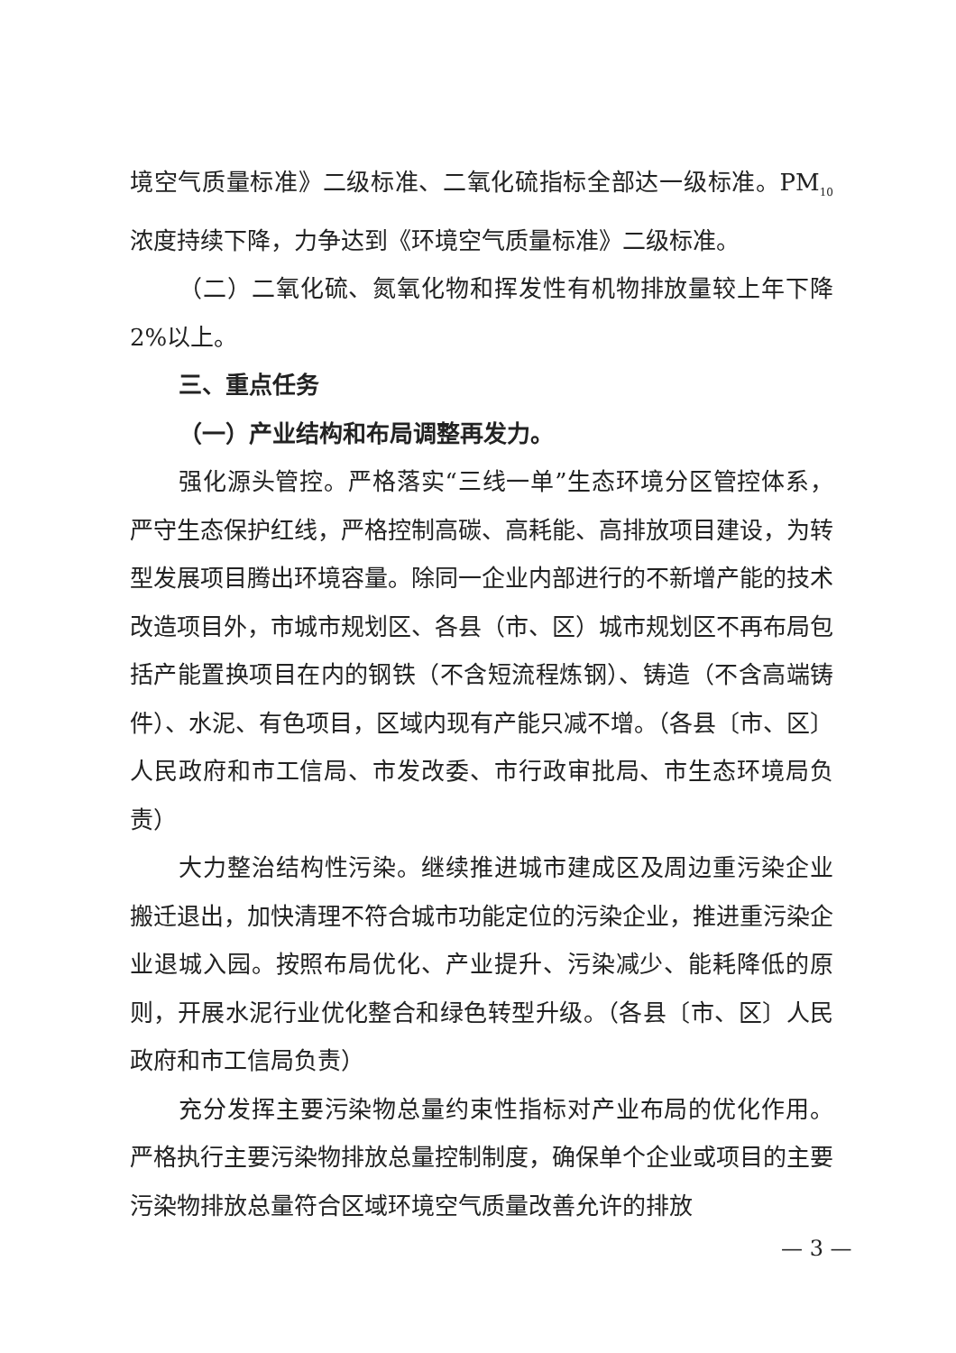境空气质量标准》二级标准、二氧化硫指标全部达一级标准。PM<sub>10</sub>浓度持续下降，力争达到《环境空气质量标准》二级标准。
（二）二氧化硫、氮氧化物和挥发性有机物排放量较上年下降2%以上。
三、重点任务
（一）产业结构和布局调整再发力。
强化源头管控。严格落实“三线一单”生态环境分区管控体系，严守生态保护红线，严格控制高碳、高耗能、高排放项目建设，为转型发展项目腾出环境容量。除同一企业内部进行的不新增产能的技术改造项目外，市城市规划区、各县（市、区）城市规划区不再布局包括产能置换项目在内的钢铁（不含短流程炼钢）、铸造（不含高端铸件）、水泥、有色项目，区域内现有产能只减不增。（各县〔市、区〕人民政府和市工信局、市发改委、市行政审批局、市生态环境局负责）
大力整治结构性污染。继续推进城市建成区及周边重污染企业搬迁退出，加快清理不符合城市功能定位的污染企业，推进重污染企业退城入园。按照布局优化、产业提升、污染减少、能耗降低的原则，开展水泥行业优化整合和绿色转型升级。（各县〔市、区〕人民政府和市工信局负责）
充分发挥主要污染物总量约束性指标对产业布局的优化作用。严格执行主要污染物排放总量控制制度，确保单个企业或项目的主要污染物排放总量符合区域环境空气质量改善允许的排放
— 3 —